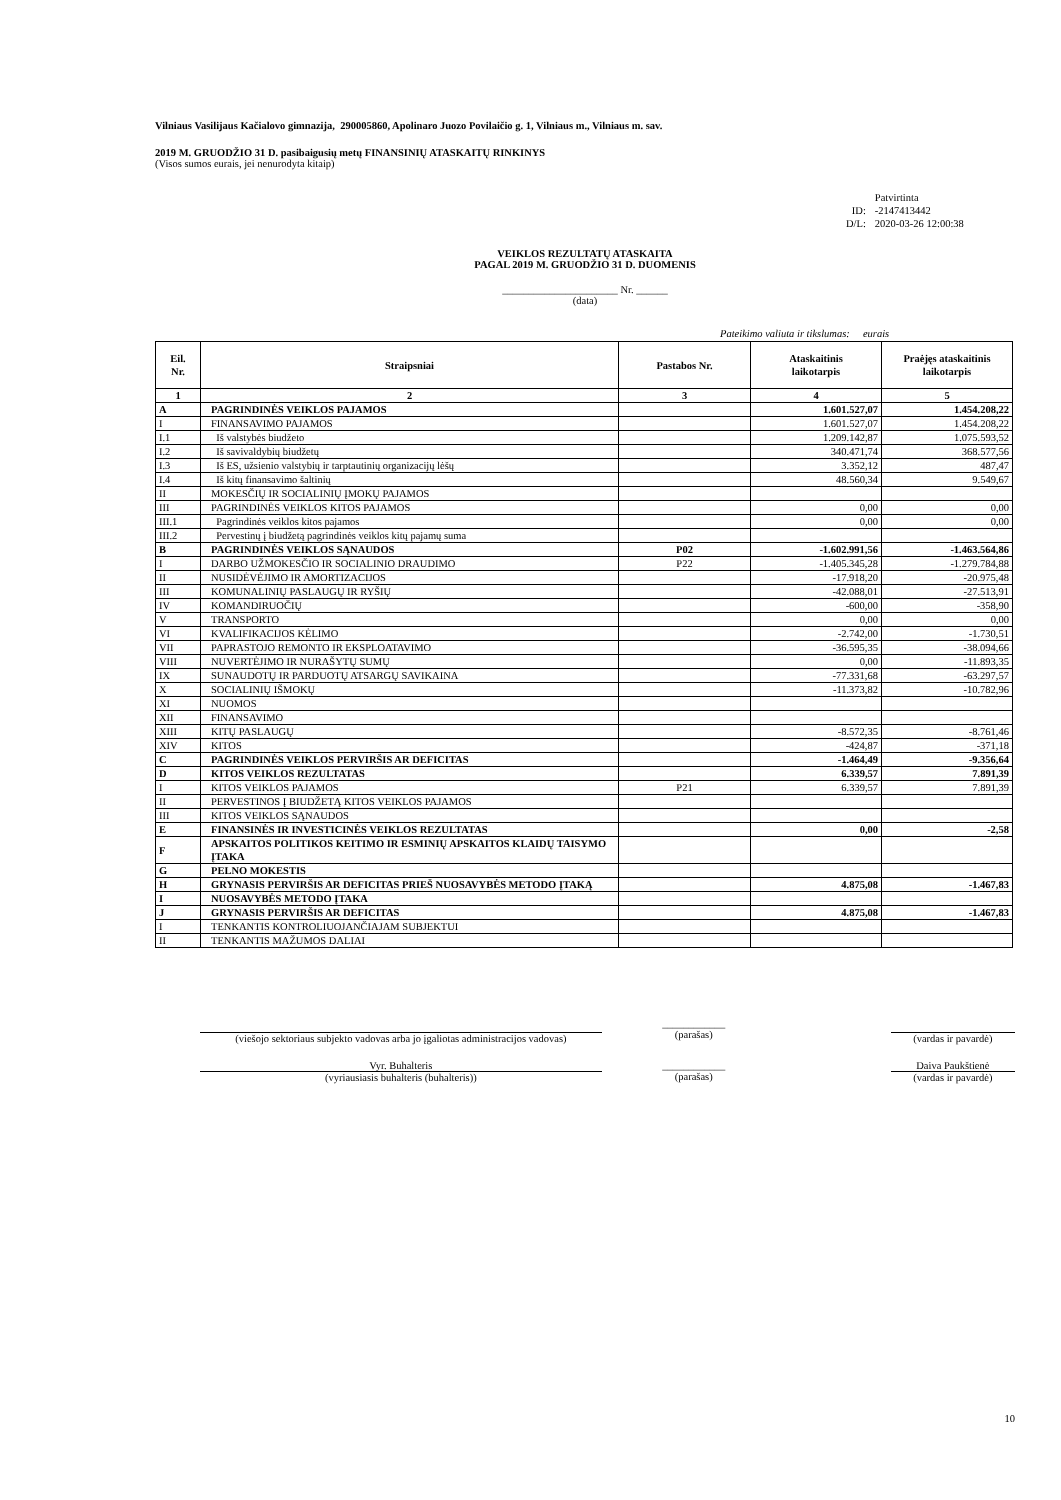Vilniaus Vasilijaus Kačialovo gimnazija, 290005860, Apolinaro Juozo Povilaičio g. 1, Vilniaus m., Vilniaus m. sav.
2019 M. GRUODŽIO 31 D. pasibaigusių metų FINANSINIŲ ATASKAITŲ RINKINYS
(Visos sumos eurais, jei nenurodyta kitaip)
| | Patvirtinta |
| ID: | -2147413442 |
| D/L: | 2020-03-26 12:00:38 |
VEIKLOS REZULTATŲ ATASKAITA
PAGAL 2019 M. GRUODŽIO 31 D. DUOMENIS
______________________ Nr. ______
(data)
Pateikimo valiuta ir tikslumas: eurais
| Eil. Nr. | Straipsniai | Pastabos Nr. | Ataskaitinis laikotarpis | Praėjęs ataskaitinis laikotarpis |
| --- | --- | --- | --- | --- |
| 1 | 2 | 3 | 4 | 5 |
| A | PAGRINDINĖS VEIKLOS PAJAMOS | | 1.601.527,07 | 1.454.208,22 |
| I | FINANSAVIMO PAJAMOS | | 1.601.527,07 | 1.454.208,22 |
| I.1 | Iš valstybės biudžeto | | 1.209.142,87 | 1.075.593,52 |
| I.2 | Iš savivaldybių biudžetų | | 340.471,74 | 368.577,56 |
| I.3 | Iš ES, užsienio valstybių ir tarptautinių organizacijų lėšų | | 3.352,12 | 487,47 |
| I.4 | Iš kitų finansavimo šaltinių | | 48.560,34 | 9.549,67 |
| II | MOKESČIŲ IR SOCIALINIŲ ĮMOKŲ PAJAMOS | | | |
| III | PAGRINDINĖS VEIKLOS KITOS PAJAMOS | | 0,00 | 0,00 |
| III.1 | Pagrindinės veiklos kitos pajamos | | 0,00 | 0,00 |
| III.2 | Pervestinų į biudžetą pagrindinės veiklos kitų pajamų suma | | | |
| B | PAGRINDINĖS VEIKLOS SĄNAUDOS | P02 | -1.602.991,56 | -1.463.564,86 |
| I | DARBO UŽMOKESČIO IR SOCIALINIO DRAUDIMO | P22 | -1.405.345,28 | -1.279.784,88 |
| II | NUSIDĖVĖJIMO IR AMORTIZACIJOS | | -17.918,20 | -20.975,48 |
| III | KOMUNALINIŲ PASLAUGŲ IR RYŠIŲ | | -42.088,01 | -27.513,91 |
| IV | KOMANDIRUOČIŲ | | -600,00 | -358,90 |
| V | TRANSPORTO | | 0,00 | 0,00 |
| VI | KVALIFIKACIJOS KĖLIMO | | -2.742,00 | -1.730,51 |
| VII | PAPRASTOJO REMONTO IR EKSPLOATAVIMO | | -36.595,35 | -38.094,66 |
| VIII | NUVERTĖJIMO IR NURAŠYTŲ SUMŲ | | 0,00 | -11.893,35 |
| IX | SUNAUDOTŲ IR PARDUOTŲ ATSARGŲ SAVIKAINA | | -77.331,68 | -63.297,57 |
| X | SOCIALINIŲ IŠMOKŲ | | -11.373,82 | -10.782,96 |
| XI | NUOMOS | | | |
| XII | FINANSAVIMO | | | |
| XIII | KITŲ PASLAUGŲ | | -8.572,35 | -8.761,46 |
| XIV | KITOS | | -424,87 | -371,18 |
| C | PAGRINDINĖS VEIKLOS PERVIRŠIS AR DEFICITAS | | -1.464,49 | -9.356,64 |
| D | KITOS VEIKLOS REZULTATAS | | 6.339,57 | 7.891,39 |
| I | KITOS VEIKLOS PAJAMOS | P21 | 6.339,57 | 7.891,39 |
| II | PERVESTINOS Į BIUDŽETĄ KITOS VEIKLOS PAJAMOS | | | |
| III | KITOS VEIKLOS SĄNAUDOS | | | |
| E | FINANSINĖS IR INVESTICINĖS VEIKLOS REZULTATAS | | 0,00 | -2,58 |
| F | APSKAITOS POLITIKOS KEITIMO IR ESMINIŲ APSKAITOS KLAIDŲ TAISYMO ĮTAKA | | | |
| G | PELNO MOKESTIS | | | |
| H | GRYNASIS PERVIRŠIS AR DEFICITAS PRIEŠ NUOSAVYBĖS METODO ĮTAKĄ | | 4.875,08 | -1.467,83 |
| I | NUOSAVYBĖS METODO ĮTAKA | | | |
| J | GRYNASIS PERVIRŠIS AR DEFICITAS | | 4.875,08 | -1.467,83 |
| I | TENKANTIS KONTROLIUOJANČIAJAM SUBJEKTUI | | | |
| II | TENKANTIS MAŽUMOS DALIAI | | | |
(viešojo sektoriaus subjekto vadovas arba jo įgaliotas administracijos vadovas)
____________
(parašas)
(vardas ir pavardė)
Vyr. Buhalteris
(vyriausiasis buhalteris (buhalteris))
____________
(parašas)
Daiva Paukštienė
(vardas ir pavardė)
10